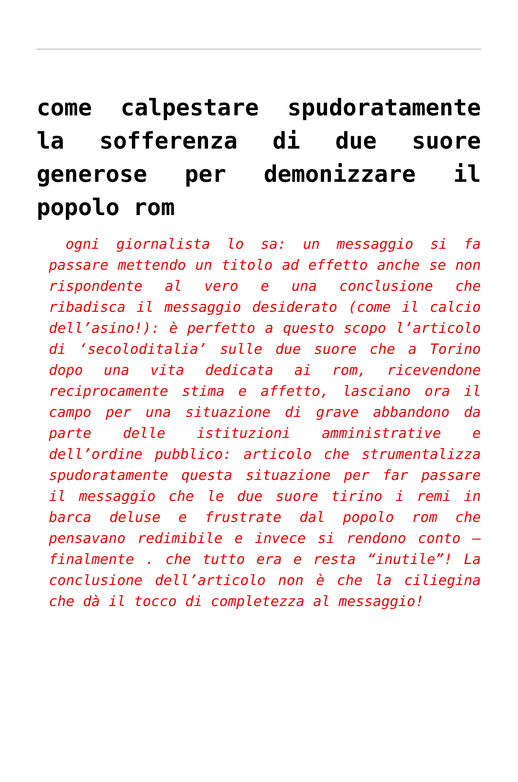come calpestare spudoratamente la sofferenza di due suore generose per demonizzare il popolo rom
ogni giornalista lo sa: un messaggio si fa passare mettendo un titolo ad effetto anche se non rispondente al vero e una conclusione che ribadisca il messaggio desiderato (come il calcio dell’asino!): è perfetto a questo scopo l’articolo di ‘secoloditalia’ sulle due suore che a Torino dopo una vita dedicata ai rom, ricevendone reciprocamente stima e affetto, lasciano ora il campo per una situazione di grave abbandono da parte delle istituzioni amministrative e dell’ordine pubblico: articolo che strumentalizza spudoratamente questa situazione per far passare il messaggio che le due suore tirino i remi in barca deluse e frustrate dal popolo rom che pensavano redimibile e invece si rendono conto – finalmente . che tutto era e resta “inutile”! La conclusione dell’articolo non è che la ciliegina che dà il tocco di completezza al messaggio!